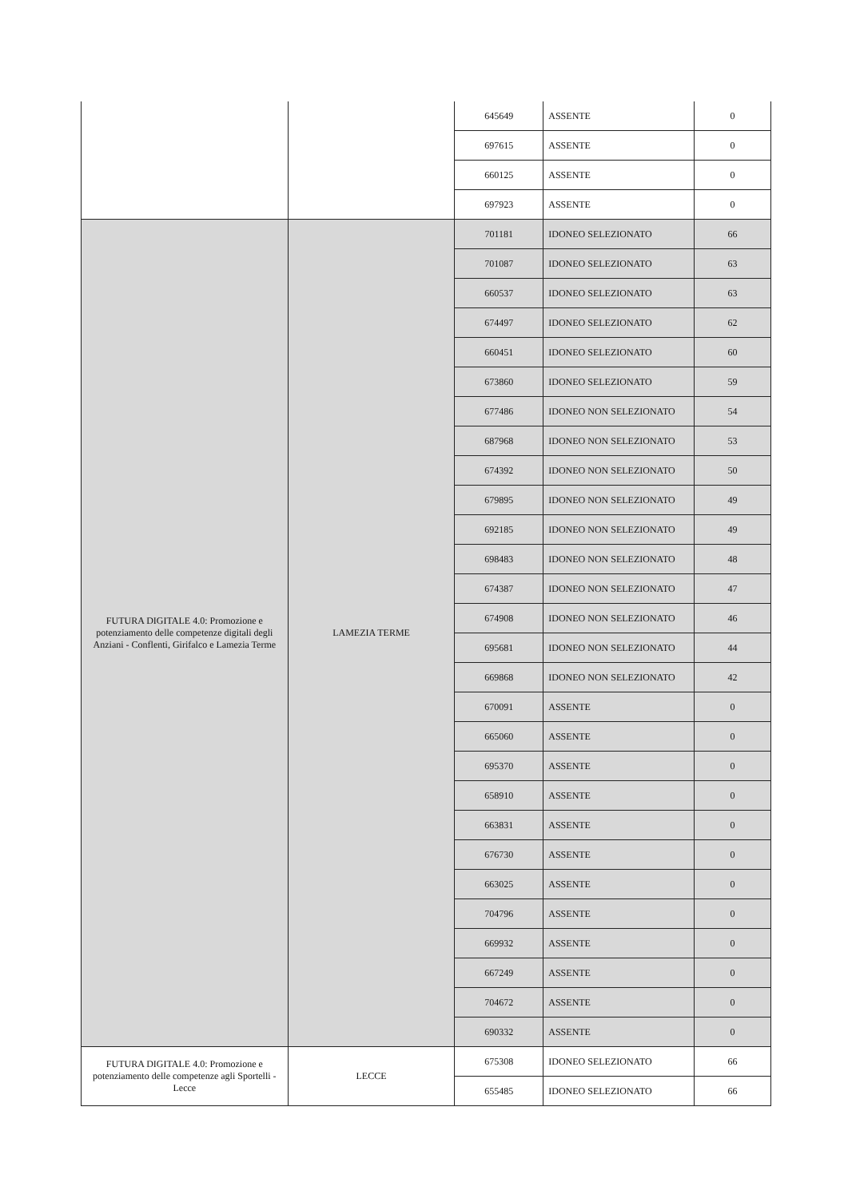| | | 645649 | ASSENTE | 0 |
| | | 697615 | ASSENTE | 0 |
| | | 660125 | ASSENTE | 0 |
| | | 697923 | ASSENTE | 0 |
| FUTURA DIGITALE 4.0: Promozione e potenziamento delle competenze digitali degli Anziani - Conflenti, Girifalco e Lamezia Terme | LAMEZIA TERME | 701181 | IDONEO SELEZIONATO | 66 |
| | | 701087 | IDONEO SELEZIONATO | 63 |
| | | 660537 | IDONEO SELEZIONATO | 63 |
| | | 674497 | IDONEO SELEZIONATO | 62 |
| | | 660451 | IDONEO SELEZIONATO | 60 |
| | | 673860 | IDONEO SELEZIONATO | 59 |
| | | 677486 | IDONEO NON SELEZIONATO | 54 |
| | | 687968 | IDONEO NON SELEZIONATO | 53 |
| | | 674392 | IDONEO NON SELEZIONATO | 50 |
| | | 679895 | IDONEO NON SELEZIONATO | 49 |
| | | 692185 | IDONEO NON SELEZIONATO | 49 |
| | | 698483 | IDONEO NON SELEZIONATO | 48 |
| | | 674387 | IDONEO NON SELEZIONATO | 47 |
| | | 674908 | IDONEO NON SELEZIONATO | 46 |
| | | 695681 | IDONEO NON SELEZIONATO | 44 |
| | | 669868 | IDONEO NON SELEZIONATO | 42 |
| | | 670091 | ASSENTE | 0 |
| | | 665060 | ASSENTE | 0 |
| | | 695370 | ASSENTE | 0 |
| | | 658910 | ASSENTE | 0 |
| | | 663831 | ASSENTE | 0 |
| | | 676730 | ASSENTE | 0 |
| | | 663025 | ASSENTE | 0 |
| | | 704796 | ASSENTE | 0 |
| | | 669932 | ASSENTE | 0 |
| | | 667249 | ASSENTE | 0 |
| | | 704672 | ASSENTE | 0 |
| | | 690332 | ASSENTE | 0 |
| FUTURA DIGITALE 4.0: Promozione e potenziamento delle competenze agli Sportelli - Lecce | LECCE | 675308 | IDONEO SELEZIONATO | 66 |
| | | 655485 | IDONEO SELEZIONATO | 66 |